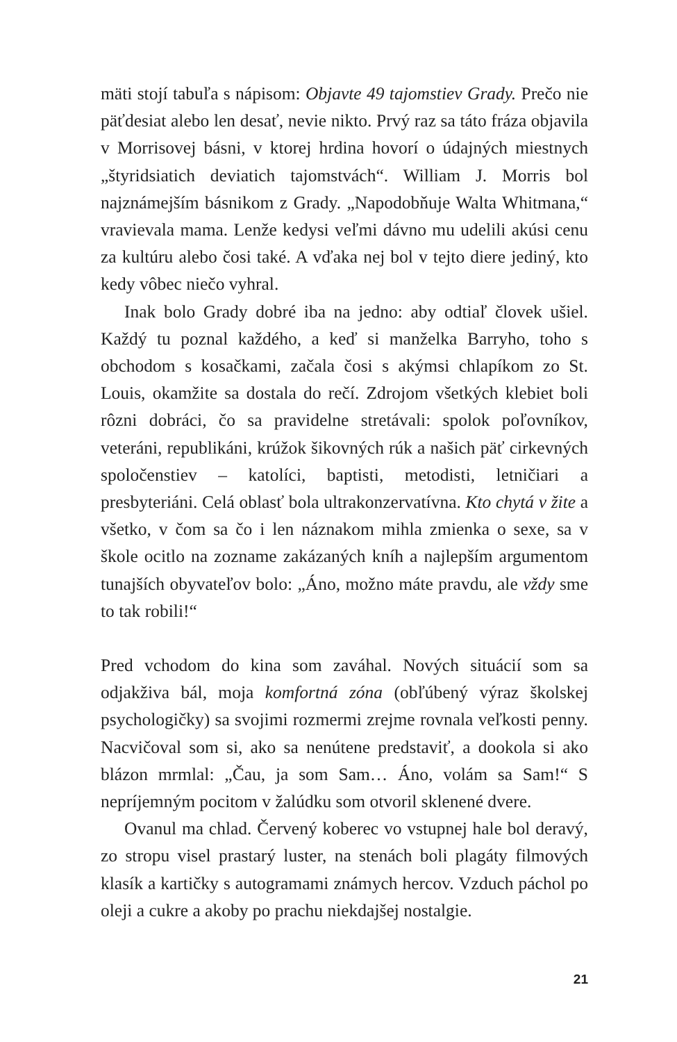mäti stojí tabuľa s nápisom: Objavte 49 tajomstiev Grady. Prečo nie päťdesiat alebo len desať, nevie nikto. Prvý raz sa táto fráza objavila v Morrisovej básni, v ktorej hrdina hovorí o údajných miestnych „štyridsiatich deviatich tajomstvách“. William J. Morris bol najznámejším básnikom z Grady. „Napodobňuje Walta Whitmana,“ vravievala mama. Lenže kedysi veľmi dávno mu udelili akúsi cenu za kultúru alebo čosi také. A vďaka nej bol v tejto diere jediný, kto kedy vôbec niečo vyhral.
Inak bolo Grady dobré iba na jedno: aby odtiaľ človek ušiel. Každý tu poznal každého, a keď si manželka Barryho, toho s obchodom s kosačkami, začala čosi s akýmsi chlapíkom zo St. Louis, okamžite sa dostala do rečí. Zdrojom všetkých klebiet boli rôzni dobráci, čo sa pravidelne stretávali: spolok poľovníkov, veteráni, republikáni, krúžok šikovných rúk a našich päť cirkevných spoločenstiev – katolíci, baptisti, metodisti, letničiari a presbyteriáni. Celá oblasť bola ultrakonzervatívna. Kto chytá v žite a všetko, v čom sa čo i len náznakom mihla zmienka o sexe, sa v škole ocitlo na zozname zakázaných kníh a najlepším argumentom tunajších obyvateľov bolo: „Áno, možno máte pravdu, ale vždy sme to tak robili!“
Pred vchodom do kina som zaváhal. Nových situácií som sa odjakživa bál, moja komfortná zóna (obľúbený výraz školskej psychologičky) sa svojimi rozmermi zrejme rovnala veľkosti penny. Nacvičoval som si, ako sa nenútene predstaviť, a dookola si ako blázon mrmlal: „Čau, ja som Sam… Áno, volám sa Sam!“ S nepríjemným pocitom v žalúdku som otvoril sklenené dvere.
Ovanul ma chlad. Červený koberec vo vstupnej hale bol deravý, zo stropu visel prastarý luster, na stenách boli plagáty filmových klasík a kartičky s autogramami známych hercov. Vzduch páchol po oleji a cukre a akoby po prachu niekdajšej nostalgie.
21